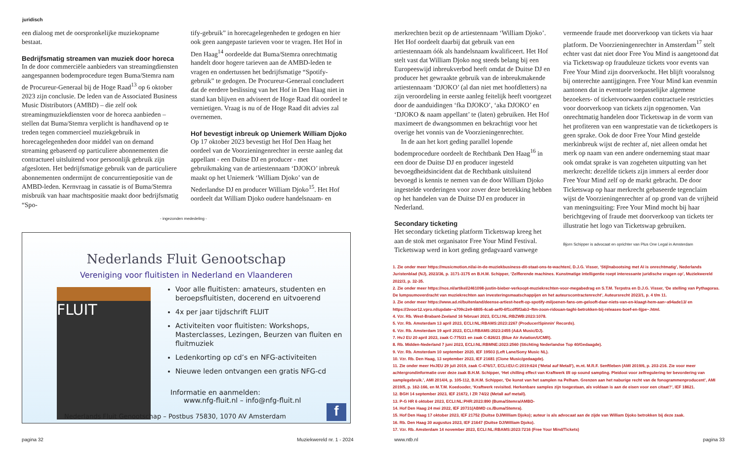juridisch
een dialoog met de oorspronkelijke muziekopname bestaat.
Bedrijfsmatig streamen van muziek door horeca
In de door commerciële aanbieders van streamingdiensten aangespannen bodemprocedure tegen Buma/Stemra nam de Procureur-Generaal bij de Hoge Raad<sup>13</sup> op 6 oktober 2023 zijn conclusie. De leden van de Associated Business Music Distributors (AMBD) – die zelf ook streamingmuziekdiensten voor de horeca aanbieden – stellen dat Buma/Stemra verplicht is handhavend op te treden tegen commercieel muziekgebruik in horecagelegenheden door middel van on demand streaming gebaseerd op particuliere abonnementen die contractueel uitsluitend voor persoonlijk gebruik zijn afgesloten. Het bedrijfsmatige gebruik van de particuliere abonnementen ondermijnt de concurrentiepositie van de AMBD-leden. Kernvraag in cassatie is of Buma/Stemra misbruik van haar machtspositie maakt door bedrijfsmatig “Spo-
tify-gebruik” in horecagelegenheden te gedogen en hier ook geen aangepaste tarieven voor te vragen. Het Hof in Den Haag<sup>14</sup> oordeelde dat Buma/Stemra onrechtmatig handelt door hogere tarieven aan de AMBD-leden te vragen en ondertussen het bedrijfsmatige “Spotify-gebruik” te gedogen. De Procureur-Generaal concludeert dat de eerdere beslissing van het Hof in Den Haag niet in stand kan blijven en adviseert de Hoge Raad dit oordeel te vernietigen. Vraag is nu of de Hoge Raad dit advies zal overnemen.
Hof bevestigt inbreuk op Uniemerk William Djoko
Op 17 oktober 2023 bevestigt het Hof Den Haag het oordeel van de Voorzieningenrechter in eerste aanleg dat appellant - een Duitse DJ en producer - met gebruikmaking van de artiestennaam ‘DJOKO’ inbreuk maakt op het Uniemerk ‘William Djoko’ van de Nederlandse DJ en producer William Djoko<sup>15</sup>. Het Hof oordeelt dat William Djoko oudere handelsnaam- en
- ingezonden mededeling -
Nederlands Fluit Genootschap
Vereniging voor fluitisten in Nederland en Vlaanderen
FLUIT
Voor alle fluitisten: amateurs, studenten en beroepsfluitisten, docerend en uitvoerend
4x per jaar tijdschrift FLUIT
Activiteiten voor fluitisten: Workshops, Masterclasses, Lezingen, Beurzen van fluiten en fluitmuziek
Ledenkorting op cd’s en NFG-activiteiten
Nieuwe leden ontvangen een gratis NFG-cd
Informatie en aanmelden:
www.nfg-fluit.nl – info@nfg-fluit.nl
Nederlands Fluit Genootschap – Postbus 75830, 1070 AV Amsterdam
f
pagina 32 Muziekwereld nr. 1 - 2024
merkrechten bezit op de artiestennaam ‘William Djoko’. Het Hof oordeelt daarbij dat gebruik van een artiestennaam óók als handelsnaam kwalificeert. Het Hof stelt vast dat William Djoko nog steeds belang bij een Europeeswijd inbreukverbod heeft omdat de Duitse DJ en producer het gewraakte gebruik van de inbreukmakende artiestennaam ‘DJOKO’ (al dan niet met hoofdletters) na zijn veroordeling in eerste aanleg feitelijk heeft voortgezet door de aanduidingen ‘fka DJOKO’, ‘aka DJOKO’ en ‘DJOKO & naam appellant’ te (laten) gebruiken. Het Hof maximeert de dwangsommen en bekrachtigt voor het overige het vonnis van de Voorzieningenrechter.
In de aan het kort geding parallel lopende bodemprocedure oordeelt de Rechtbank Den Haag<sup>16</sup> in een door de Duitse DJ en producer ingesteld bevoegdheidsincident dat de Rechtbank uitsluitend bevoegd is kennis te nemen van de door William Djoko ingestelde vorderingen voor zover deze betrekking hebben op het handelen van de Duitse DJ en producer in Nederland.
Secondary ticketing
Het secondary ticketing platform Ticketswap kreeg het aan de stok met organisator Free Your Mind Festival. Ticketswap werd in kort geding gedagvaard vanwege
vermeende fraude met doorverkoop van tickets via haar platform. De Voorzieningenrechter in Amsterdam<sup>17</sup> stelt echter vast dat niet door Free You Mind is aangetoond dat via Ticketswap op frauduleuze tickets voor events van Free Your Mind zijn doorverkocht. Het blijft vooralsnog bij onterechte aantijgingen. Free Your Mind kan evenmin aantonen dat in eventuele toepasselijke algemene bezoekers- of ticketvoorwaarden contractuele restricties voor doorverkoop van tickets zijn opgenomen. Van onrechtmatig handelen door Ticketswap in de vorm van het profiteren van een wanprestatie van de ticketkopers is geen sprake. Ook de door Free Your Mind gestelde merkinbreuk wijst de rechter af, niet alleen omdat het merk op naam van een andere onderneming staat maar ook omdat sprake is van zogeheten uitputting van het merkrecht: dezelfde tickets zijn immers al eerder door Free Your Mind zelf op de markt gebracht. De door Ticketswap op haar merkrecht gebaseerde tegenclaim wijst de Voorzieningenrechter af op grond van de vrijheid van meningsuiting: Free Your Mind mocht bij haar berichtgeving of fraude met doorverkoop van tickets ter illustratie het logo van Ticketswap gebruiken.
Bjorn Schipper is advocaat en oprichter van Plus One Legal in Amsterdam
1. Zie onder meer https://musicmotion.nl/ai-in-de-muziekbusiness-dit-staat-ons-te-wachten/, D.J.G. Visser, ‘Stijlnabootsing met AI is onrechtmatig’, Nederlands Juristenblad (NJ), 2023/36, p. 3171-3175 en B.H.M. Schipper, ‘Zelflerende machines. Kunstmatige intelligentie roept interessante juridische vragen op’, Muziekwereld 2022/3, p. 32-35.
2. Zie onder meer https://nos.nl/artikel/2461098-justin-bieber-verkoopt-muziekrechten-voor-megabedrag en S.T.M. Terpstra en D.J.G. Visser, ‘De stelling van Pythagoras. De lumpsumoverdracht van muziekrechten aan investeringsmaatschappijen en het auteurscontractenrecht’, Auteursrecht 2023/1, p. 4 t/m 11.
3. Zie onder meer https://www.ad.nl/buitenland/deense-artiest-heeft-op-spotify-miljoenen-fans-om-gelooft-daar-niets-van-en-klaagt-hem-aan~a94ade13/ en https://3voor12.vpro.nl/update~a709c2e9-6805-4ca6-aef0-6f1cdf5f3ab3~ftm-zoon-ridouan-taghi-betrokken-bij-releases-boef-en-lijpe~.html.
4. Vzr. Rb. West-Brabant-Zeeland 16 februari 2023, ECLI:NL:RBZWB:2023:1078.
5. Vzr. Rb. Amsterdam 13 april 2023, ECLI:NL:RBAMS:2023:2267 (Producer/Spinnin’ Records).
6. Vzr. Rb. Amsterdam 19 april 2023, ECLI:RBAMS:2023:2455 (A&A Music/DJ).
7. HvJ EU 20 april 2023, zaak C-775/21 en zaak C-826/21 (Blue Air Aviation/UCMR).
8. Rb. Midden-Nederland 7 juni 2023, ECLI:NL:RBMNE:2023:2560 (Stichting Nederlandse Top 40/Gedaagde).
9. Vzr. Rb. Amsterdam 10 september 2020, IEF 19503 (Left Lane/Sony Music NL).
10. Vzr. Rb. Den Haag, 13 september 2023, IEF 21681 (Clone Music/gedaagde).
11. Zie onder meer HvJEU 29 juli 2019, zaak C-476/17, ECLI:EU:C:2019:624 (‘Metal auf Metall’), m.nt. M.R.F. Senftleben (AMI 2019/6, p. 203-216. Zie voor meer achtergrondinformatie over deze zaak B.H.M. Schipper, ‘Het chilling effect van Kraftwerk I/II op sound sampling. Pleidooi voor zelfregulering ter bevordering van samplegebruik.’, AMI 2014/4, p. 105-112, B.H.M. Schipper, ‘De kunst van het samplen na Pelham. Grenzen aan het naburige recht van de fonogrammenproducent’, AMI 2019/5, p. 162-166, en M.T.M. Koedooder, ‘Kraftwerk revisited. Herkenbare samples zijn toegestaan, als voldaan is aan de eisen voor een citaat?’, IEF 18621.
12. BGH 14 september 2023, IEF 21672, I ZR 74/22 (Metall auf metall).
13. P-G HR 6 oktober 2023, ECLI:NL:PHR:2023:890 (Buma/Stemra/AMBD-
14. Hof Den Haag 24 mei 2022, IEF 20731(ABMD cs./Buma/Stemra).
15. Hof Den Haag 17 oktober 2023, IEF 21752 (Duitse DJ/William Djoko); auteur is als advocaat aan de zijde van William Djoko betrokken bij deze zaak.
16. Rb. Den Haag 30 augustus 2023, IEF 21647 (Duitse DJ/William Djoko).
17. Vzr. Rb. Amsterdam 14 november 2023, ECLI:NL:RBAMS:2023:7216 (Free Your Mind/Tickets)
www.ntb.nl pagina 33